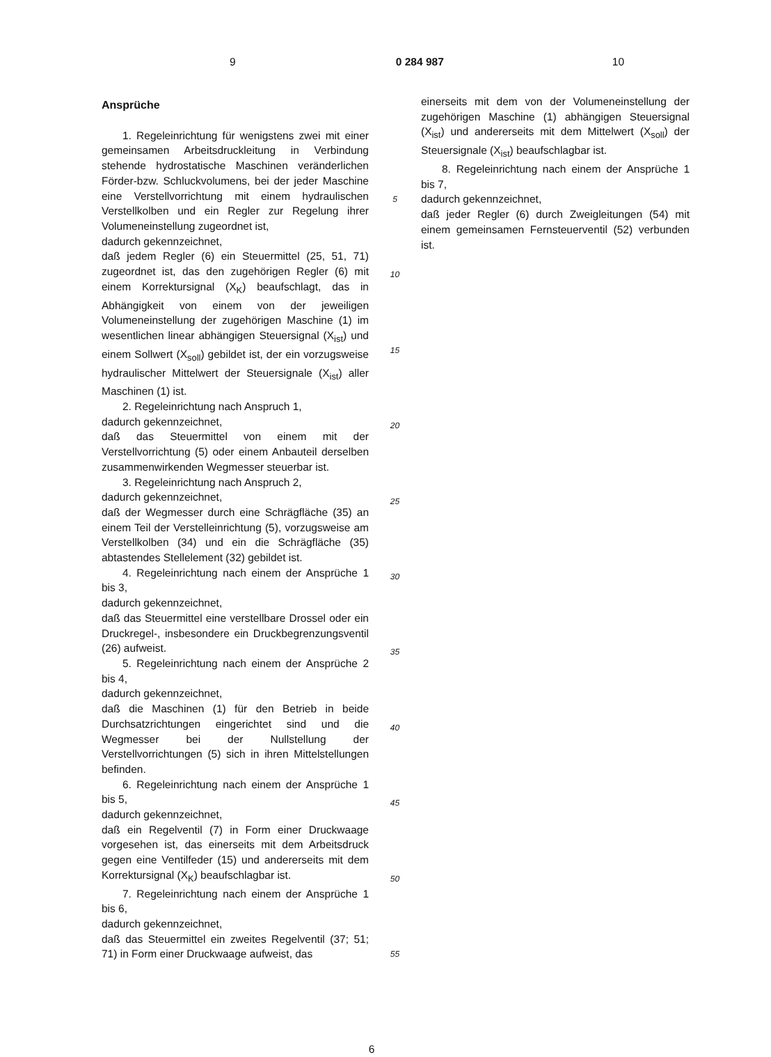9 0 284 987 10
Ansprüche
1. Regeleinrichtung für wenigstens zwei mit einer gemeinsamen Arbeitsdruckleitung in Verbindung stehende hydrostatische Maschinen veränderlichen Förder-bzw. Schluckvolumens, bei der jeder Maschine eine Verstellvorrichtung mit einem hydraulischen Verstellkolben und ein Regler zur Regelung ihrer Volumeneinstellung zugeordnet ist,
dadurch gekennzeichnet,
daß jedem Regler (6) ein Steuermittel (25, 51, 71) zugeordnet ist, das den zugehörigen Regler (6) mit einem Korrektursignal (X<sub>K</sub>) beaufschlagt, das in Abhängigkeit von einem von der jeweiligen Volumeneinstellung der zugehörigen Maschine (1) im wesentlichen linear abhängigen Steuersignal (X<sub>ist</sub>) und einem Sollwert (X<sub>soll</sub>) gebildet ist, der ein vorzugsweise hydraulischer Mittelwert der Steuersignale (X<sub>ist</sub>) aller Maschinen (1) ist.
2. Regeleinrichtung nach Anspruch 1,
dadurch gekennzeichnet,
daß das Steuermittel von einem mit der Verstellvorrichtung (5) oder einem Anbauteil derselben zusammenwirkenden Wegmesser steuerbar ist.
3. Regeleinrichtung nach Anspruch 2,
dadurch gekennzeichnet,
daß der Wegmesser durch eine Schrägfläche (35) an einem Teil der Verstelleinrichtung (5), vorzugsweise am Verstellkolben (34) und ein die Schrägfläche (35) abtastendes Stellelement (32) gebildet ist.
4. Regeleinrichtung nach einem der Ansprüche 1 bis 3,
dadurch gekennzeichnet,
daß das Steuermittel eine verstellbare Drossel oder ein Druckregel-, insbesondere ein Druckbegrenzungsventil (26) aufweist.
5. Regeleinrichtung nach einem der Ansprüche 2 bis 4,
dadurch gekennzeichnet,
daß die Maschinen (1) für den Betrieb in beide Durchsatzrichtungen eingerichtet sind und die Wegmesser bei der Nullstellung der Verstellvorrichtungen (5) sich in ihren Mittelstellungen befinden.
6. Regeleinrichtung nach einem der Ansprüche 1 bis 5,
dadurch gekennzeichnet,
daß ein Regelventil (7) in Form einer Druckwaage vorgesehen ist, das einerseits mit dem Arbeitsdruck gegen eine Ventilfeder (15) und andererseits mit dem Korrektursignal (X<sub>K</sub>) beaufschlagbar ist.
7. Regeleinrichtung nach einem der Ansprüche 1 bis 6,
dadurch gekennzeichnet,
daß das Steuermittel ein zweites Regelventil (37; 51; 71) in Form einer Druckwaage aufweist, das
5
10
15
20
25
30
35
40
45
50
55
einerseits mit dem von der Volumeneinstellung der zugehörigen Maschine (1) abhängigen Steuersignal (X<sub>ist</sub>) und andererseits mit dem Mittelwert (X<sub>soll</sub>) der Steuersignale (X<sub>ist</sub>) beaufschlagbar ist.
8. Regeleinrichtung nach einem der Ansprüche 1 bis 7,
dadurch gekennzeichnet,
daß jeder Regler (6) durch Zweigleitungen (54) mit einem gemeinsamen Fernsteuerventil (52) verbunden ist.
6